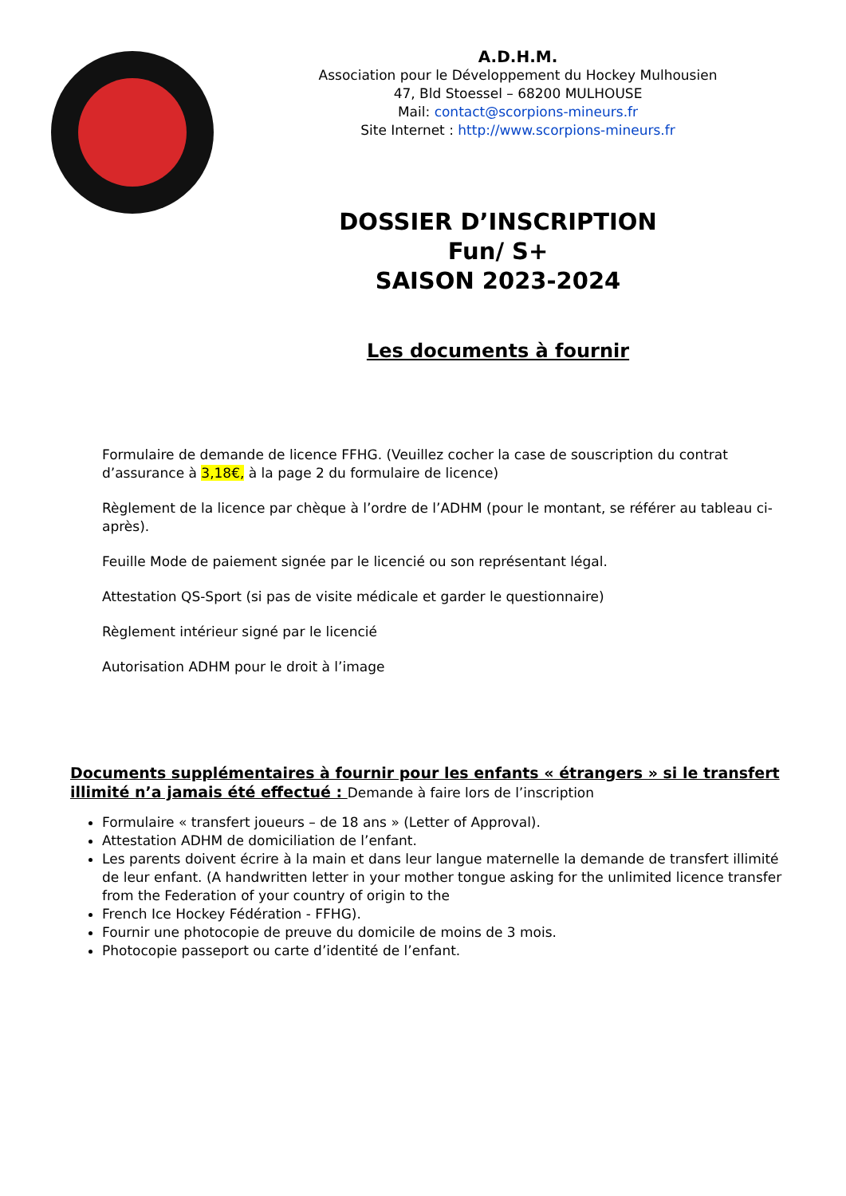A.D.H.M.
Association pour le Développement du Hockey Mulhousien
47, Bld Stoessel – 68200 MULHOUSE
Mail: contact@scorpions-mineurs.fr
Site Internet : http://www.scorpions-mineurs.fr
DOSSIER D’INSCRIPTION
Fun/ S+
SAISON 2023-2024
Les documents à fournir
Formulaire de demande de licence FFHG. (Veuillez cocher la case de souscription du contrat d’assurance à 3,18€, à la page 2 du formulaire de licence)
Règlement de la licence par chèque à l’ordre de l’ADHM (pour le montant, se référer au tableau ci-après).
Feuille Mode de paiement signée par le licencié ou son représentant légal.
Attestation QS-Sport (si pas de visite médicale et garder le questionnaire)
Règlement intérieur signé par le licencié
Autorisation ADHM pour le droit à l’image
Documents supplémentaires à fournir pour les enfants « étrangers » si le transfert illimité n’a jamais été effectué : Demande à faire lors de l’inscription
Formulaire « transfert joueurs – de 18 ans » (Letter of Approval).
Attestation ADHM de domiciliation de l’enfant.
Les parents doivent écrire à la main et dans leur langue maternelle la demande de transfert illimité de leur enfant. (A handwritten letter in your mother tongue asking for the unlimited licence transfer from the Federation of your country of origin to the
French Ice Hockey Fédération - FFHG).
Fournir une photocopie de preuve du domicile de moins de 3 mois.
Photocopie passeport ou carte d’identité de l’enfant.